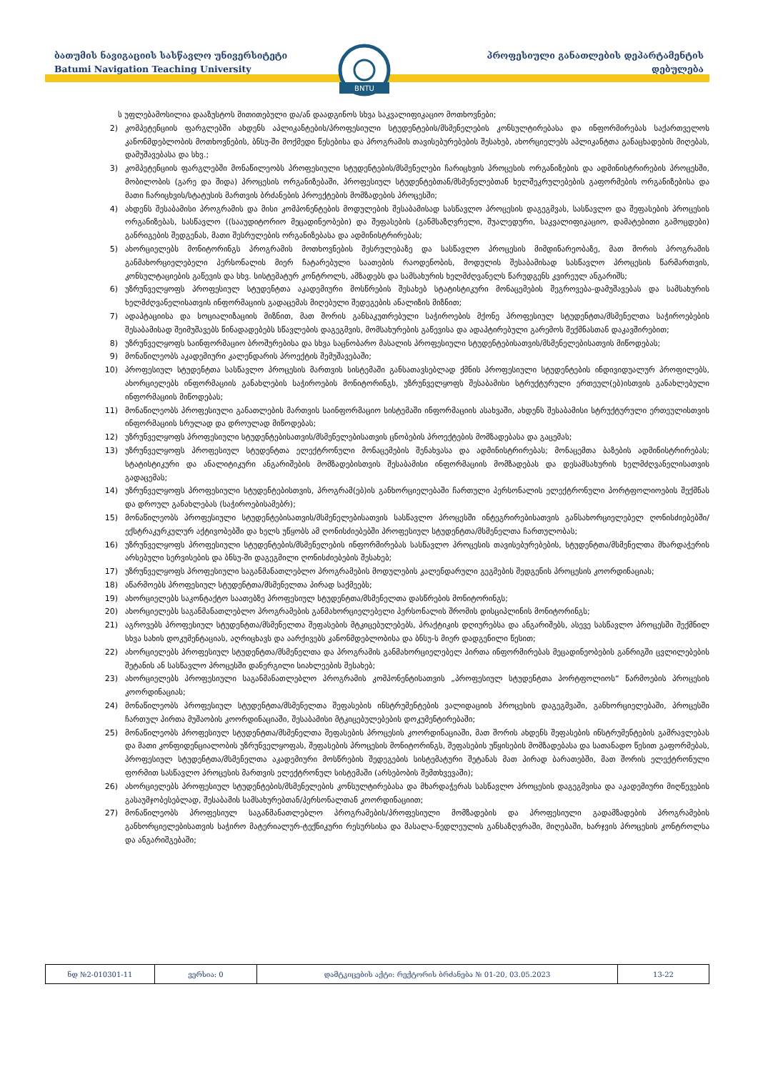ბათუმის ნავიგაციის სასწავლო უნივერსიტეტი
Batumi Navigation Teaching University
პროფესიული განათლების დეპარტამენტის
დებულება
BNTU
ს უფლებამოსილია დააზუსტოს მითითებული და/ან დაადგინოს სხვა საკვალიფიკაციო მოთხოვნები;
2) კომპეტენციის ფარგლებში ახდენს აპლიკანტების/პროფესიული სტუდენტების/მსმენელების კონსულტირებასა და ინფორმირებას საქართველოს კანონმდებლობის მოთხოვნების, ბნსუ-ში მოქმედი წესებისა და პროგრამის თავისებურებების შესახებ, ახორციელებს აპლიკანტთა განაცხადების მიღებას, დამუშავებასა და სხვ.;
3) კომპეტენციის ფარგლებში მონაწილეობს პროფესიული სტუდენტების/მსმენელები ჩარიცხვის პროცესის ორგანიზების და ადმინისტრირების პროცესში, მობილობის (გარე და შიდა) პროცესის ორგანიზებაში, პროფესიულ სტუდენტებთან/მსმენელებთან ხელშეკრულებების გაფორმების ორგანიზებისა და მათი ჩარიცხვის/სტატუსის მართვის ბრძანების პროექტების მომზადების პროცესში;
4) ახდენს შესაბამისი პროგრამის და მისი კომპონენტების მოდულების შესაბამისად სასწავლო პროცესის დაგეგმვას, სასწავლო და შეფასების პროცესის ორგანიზებას, სასწავლო ((სააუდიტორიო მეცადინეობები) და შეფასების (განმსაზღვრელი, შუალედური, საკვალიფიკაციო, დამატებითი გამოცდები) განრიგების შედგენას, მათი შესრულების ორგანიზებასა და ადმინისტრირებას;
5) ახორციელებს მონიტორინგს პროგრამის მოთხოვნების შესრულებაზე და სასწავლო პროცესის მიმდინარეობაზე, მათ შორის პროგრამის განმახორციელებელი პერსონალის მიერ ჩატარებული საათების რაოდენობის, მოდულის შესაბამისად სასწავლო პროცესის წარმართვის, კონსულტაციების გაწევის და სხვ. სისტემატურ კონტროლს, ამზადებს და სამსახურის ხელმძღვანელს წარუდგენს კვირეულ ანგარიშს;
6) უზრუნველყოფს პროფესიულ სტუდენტთა აკადემიური მოსწრების შესახებ სტატისტიკური მონაცემების შეგროვება-დამუშავებას და სამსახურის ხელმძღვანელისათვის ინფორმაციის გადაცემას მიღებული შედეგების ანალიზის მიზნით;
7) ადაპტაციისა და სოციალიზაციის მიზნით, მათ შორის განსაკუთრებული საჭიროების მქონე პროფესიულ სტუდენტთა/მსმენელთა საჭიროებების შესაბამისად შეიმუშავებს წინადადებებს სწავლების დაგეგმვის, მომსახურების გაწევისა და ადაპტირებული გარემოს შექმნასთან დაკავშირებით;
8) უზრუნველყოფს საინფორმაციო ბროშურებისა და სხვა საცნობარო მასალის პროფესიული სტუდენტებისათვის/მსმენელებისათვის მიწოდებას;
9) მონაწილეობს აკადემიური კალენდარის პროექტის შემუშავებაში;
10) პროფესიულ სტუდენტთა სასწავლო პროცესის მართვის სისტემაში განსათავსებლად ქმნის პროფესიული სტუდენტების ინდივიდუალურ პროფილებს, ახორციელებს ინფორმაციის განახლების საჭიროების მონიტორინგს, უზრუნველყოფს შესაბამისი სტრუქტურული ერთეულ(ებ)ისთვის განახლებული ინფორმაციის მიწოდებას;
11) მონაწილეობს პროფესიული განათლების მართვის საინფორმაციო სისტემაში ინფორმაციის ასახვაში, ახდენს შესაბამისი სტრუქტურული ერთეულისთვის ინფორმაციის სრულად და დროულად მიწოდებას;
12) უზრუნველყოფს პროფესიული სტუდენტებისათვის/მსმენელებისათვის ცნობების პროექტების მომზადებასა და გაცემას;
13) უზრუნველყოფს პროფესიულ სტუდენტთა ელექტრონული მონაცემების შენახვასა და ადმინისტრირებას; მონაცემთა ბაზების ადმინისტრირებას; სტატისტიკური და ანალიტიკური ანგარიშების მომზადებისთვის შესაბამისი ინფორმაციის მომზადებას და დესამსახურის ხელმძღვანელისათვის გადაცემას;
14) უზრუნველყოფს პროფესიული სტუდენტებისთვის, პროგრამ(ებ)ის განხორციელებაში ჩართული პერსონალის ელექტრონული პორტფოლიოების შექმნას და დროულ განახლებას (საჭიროებისამებრ);
15) მონაწილეობს პროფესიული სტუდენტებისათვის/მსმენელებისათვის სასწავლო პროცესში ინტეგრირებისათვის განსახორციელებელ ღონისძიებებში/ექსტრაკურკულურ აქტივობებში და ხელს უწყობს ამ ღონისძიებებში პროფესიულ სტუდენტთა/მსმენელთა ჩართულობას;
16) უზრუნველყოფს პროფესიული სტუდენტების/მსმენელების ინფორმირებას სასწავლო პროცესის თავისებურებების, სტუდენტთა/მსმენელთა მხარდაჭერის არსებული სერვისების და ბნსუ-ში დაგეგმილი ღონისძიებების შესახებ;
17) უზრუნველყოფს პროფესიული საგანმანათლებლო პროგრამების მოდულების კალენდარული გეგმების შედგენის პროცესის კოორდინაციას;
18) აწარმოებს პროფესიულ სტუდენტთა/მსმენელთა პირად საქმეებს;
19) ახორციელებს საკონტაქტო საათებზე პროფესიულ სტუდენტთა/მსმენელთა დასწრების მონიტორინგს;
20) ახორციელებს საგანმანათლებლო პროგრამების განმახორციელებელი პერსონალის შრომის დისციპლინის მონიტორინგს;
21) აგროვებს პროფესიულ სტუდენტთა/მსმენელთა შეფასების მტკიცებულებებს, პრაქტიკის დღიურებსა და ანგარიშებს, ასევე სასწავლო პროცესში შექმნილ სხვა სახის დოკუმენტაციას, აღრიცხავს და აარქივებს კანონმდებლობისა და ბნსუ-ს მიერ დადგენილი წესით;
22) ახორციელებს პროფესიულ სტუდენტთა/მსმენელთა და პროგრამის განმახორციელებელ პირთა ინფორმირებას მეცადინეობების განრიგში ცვლილებების შეტანის ან სასწავლო პროცესში დანერგილი სიახლეების შესახებ;
23) ახორციელებს პროფესიული საგანმანათლებლო პროგრამის კომპონენტისათვის „პროფესიულ სტუდენტთა პორტფოლიოს“ წარმოების პროცესის კოორდინაციას;
24) მონაწილეობს პროფესიულ სტუდენტთა/მსმენელთა შეფასების ინსტრუმენტების ვალიდაციის პროცესის დაგეგმვაში, განხორციელებაში, პროცესში ჩართულ პირთა მუშაობის კოორდინაციაში, შესაბამისი მტკიცებულებების დოკუმენტირებაში;
25) მონაწილეობს პროფესიულ სტუდენტთა/მსმენელთა შეფასების პროცესის კოორდინაციაში, მათ შორის ახდენს შეფასების ინსტრუმენტების გამრავლებას და მათი კონფიდენციალობის უზრუნველყოფას, შეფასების პროცესის მონიტორინგს, შეფასების უწყისების მომზადებასა და სათანადო წესით გაფორმებას, პროფესიულ სტუდენტთა/მსმენელთა აკადემიური მოსწრების შედეგების სისტემატური შეტანას მათ პირად ბარათებში, მათ შორის ელექტრონული ფორმით სასწავლო პროცესის მართვის ელექტრონულ სისტემაში (არსებობის შემთხვევაში);
26) ახორციელებს პროფესიულ სტუდენტების/მსმენელების კონსულტირებასა და მხარდაჭერას სასწავლო პროცესის დაგეგმვისა და აკადემიური მიღწევების გასაუმჯობესებლად, შესაბამის სამსახურებთან/პერსონალთან კოორდინაციით;
27) მონაწილეობს პროფესიულ საგანმანათლებლო პროგრამების/პროფესიული მომზადების და პროფესიული გადამზადების პროგრამების განხორციელებისათვის საჭირო მატერიალურ-ტექნიკური რესურსისა და მასალა-ნედლეულის განსაზღვრაში, მიღებაში, ხარჯვის პროცესის კონტროლსა და ანგარიშგებაში;
| ნდ №2-010301-11 | ვერსია: 0 | დამტკიცების აქტი: რექტორის ბრძანება № 01-20, 03.05.2023 | 13-22 |